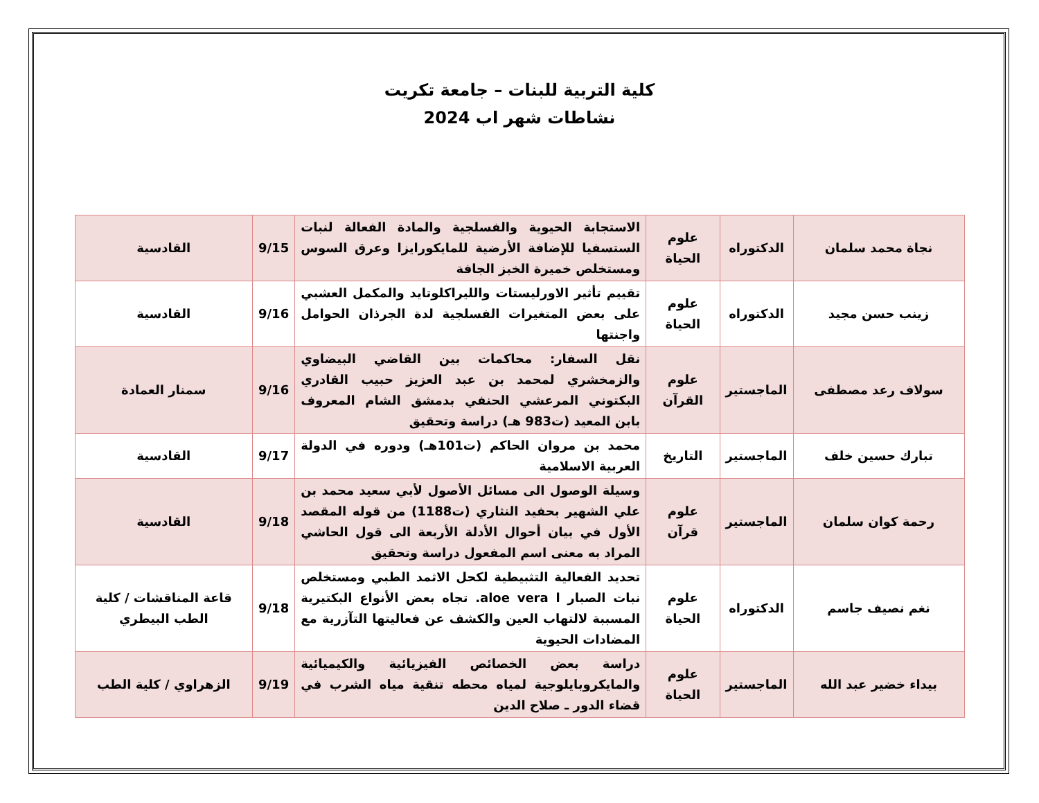كلية التربية للبنات – جامعة تكريت
نشاطات شهر اب 2024
| نجاة محمد سلمان | الدكتوراه | علوم الحياة | الاستجابة الحيوية والفسلجية والمادة الفعالة لنبات الستسفيا للإضافة الأرضية للمايكورايزا وعرق السوس ومستخلص خميرة الخبز الجافة | 9/15 | القادسية |
| زينب حسن مجيد | الدكتوراه | علوم الحياة | تقييم تأثير الاورليستات والليراكلوتايد والمكمل العشبي على بعض المتغيرات الفسلجية لدة الجرذان الحوامل واجنتها | 9/16 | القادسية |
| سولاف رعد مصطفى | الماجستير | علوم القرآن | نقل السفار: محاكمات بين القاضي البيضاوي والزمخشري لمحمد بن عبد العزيز حبيب القادري البكتوني المرعشي الحنفي بدمشق الشام المعروف بابن المعيد (ت983 هـ) دراسة وتحقيق | 9/16 | سمنار العمادة |
| تبارك حسين خلف | الماجستير | التاريخ | محمد بن مروان الحاكم (ت101هـ) ودوره في الدولة العربية الاسلامية | 9/17 | القادسية |
| رحمة كوان سلمان | الماجستير | علوم قرآن | وسيلة الوصول الى مسائل الأصول لأبي سعيد محمد بن علي الشهير بحفيد النثاري (ت1188) من قوله المقصد الأول في بيان أحوال الأدلة الأربعة الى قول الحاشي المراد به معنى اسم المفعول دراسة وتحقيق | 9/18 | القادسية |
| نغم نصيف جاسم | الدكتوراه | علوم الحياة | تحديد الفعالية التثبيطية لكحل الاثمد الطبي ومستخلص نبات الصبار aloe vera l. تجاه بعض الأنواع البكتيرية المسببة لالتهاب العين والكشف عن فعاليتها التآزرية مع المضادات الحيوية | 9/18 | قاعة المناقشات / كلية الطب البيطري |
| بيداء خضير عبد الله | الماجستير | علوم الحياة | دراسة بعض الخصائص الفيزيائية والكيميائية والمايكروبايلوجية لمياه محطه تنقية مياه الشرب في قضاء الدور ـ صلاح الدين | 9/19 | الزهراوي / كلية الطب |